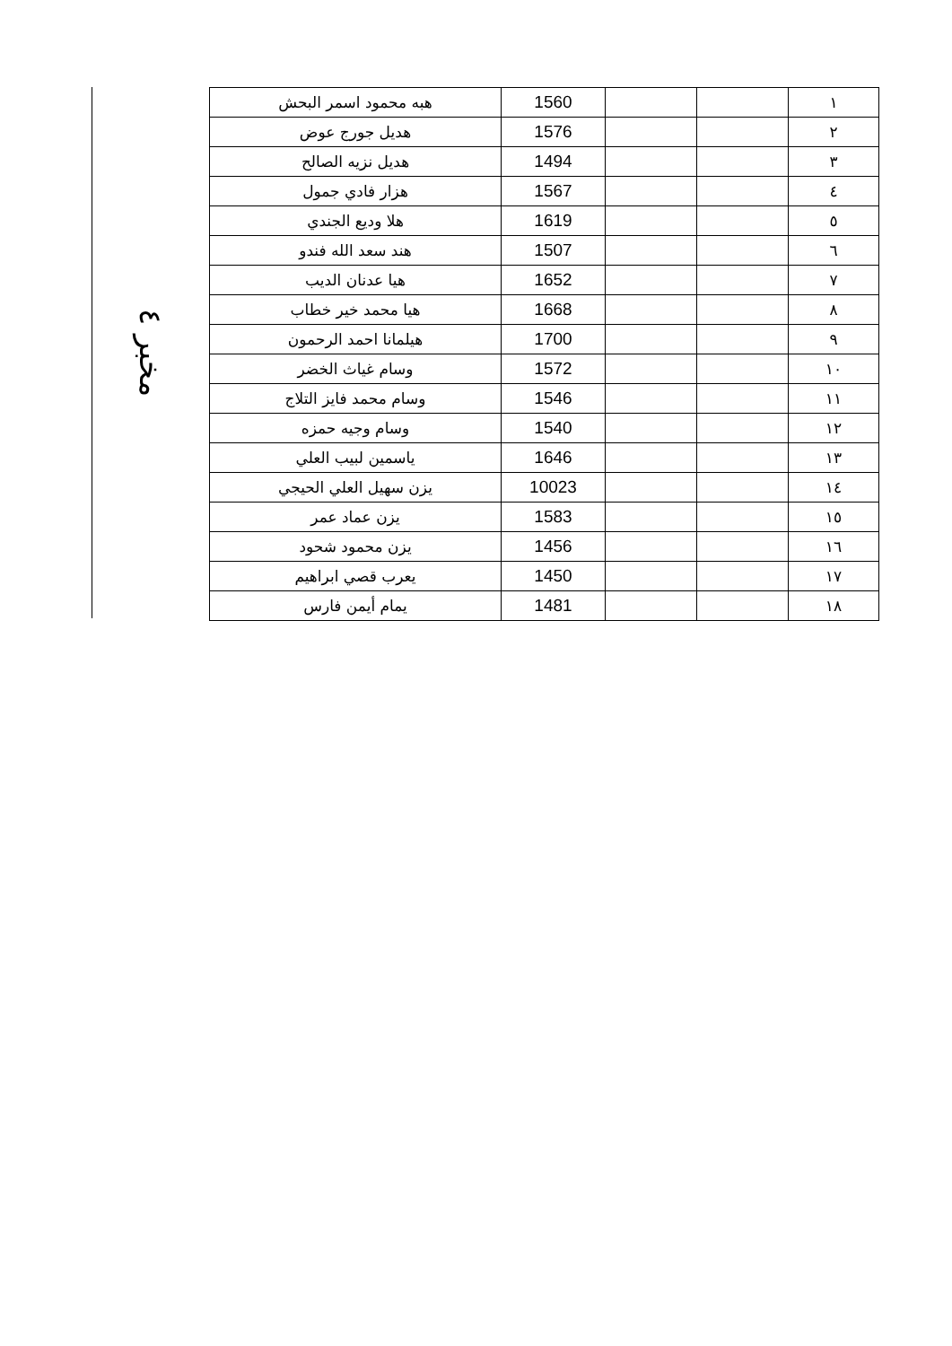مخبر ٤
| ١ | | | 1560 | هبه محمود اسمر البحش |
| ٢ | | | 1576 | هديل جورج عوض |
| ٣ | | | 1494 | هديل نزيه الصالح |
| ٤ | | | 1567 | هزار فادي جمول |
| ٥ | | | 1619 | هلا وديع الجندي |
| ٦ | | | 1507 | هند سعد الله فندو |
| ٧ | | | 1652 | هيا عدنان الديب |
| ٨ | | | 1668 | هيا محمد خير خطاب |
| ٩ | | | 1700 | هيلمانا احمد الرحمون |
| ١٠ | | | 1572 | وسام غياث الخضر |
| ١١ | | | 1546 | وسام محمد فايز التلاج |
| ١٢ | | | 1540 | وسام وجيه حمزه |
| ١٣ | | | 1646 | ياسمين لبيب العلي |
| ١٤ | | | 10023 | يزن سهيل العلي الحيجي |
| ١٥ | | | 1583 | يزن عماد عمر |
| ١٦ | | | 1456 | يزن محمود شحود |
| ١٧ | | | 1450 | يعرب قصي ابراهيم |
| ١٨ | | | 1481 | يمام أيمن فارس |